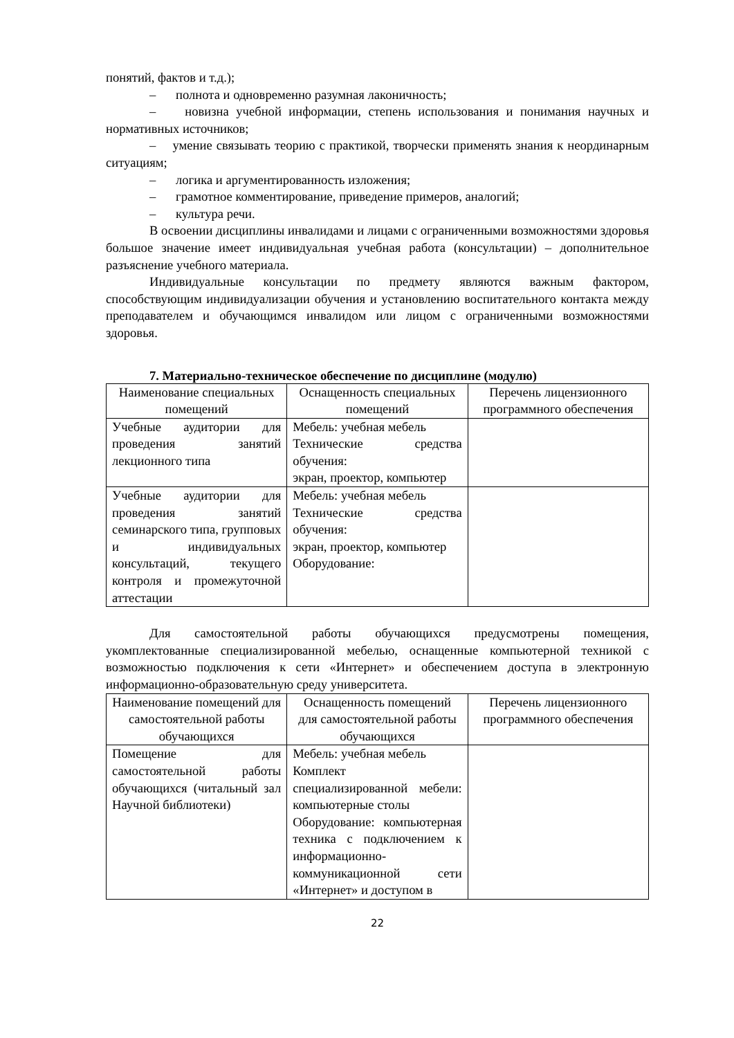понятий, фактов и т.д.);
– полнота и одновременно разумная лаконичность;
– новизна учебной информации, степень использования и понимания научных и нормативных источников;
– умение связывать теорию с практикой, творчески применять знания к неординарным ситуациям;
– логика и аргументированность изложения;
– грамотное комментирование, приведение примеров, аналогий;
– культура речи.
В освоении дисциплины инвалидами и лицами с ограниченными возможностями здоровья большое значение имеет индивидуальная учебная работа (консультации) – дополнительное разъяснение учебного материала.
Индивидуальные консультации по предмету являются важным фактором, способствующим индивидуализации обучения и установлению воспитательного контакта между преподавателем и обучающимся инвалидом или лицом с ограниченными возможностями здоровья.
7. Материально-техническое обеспечение по дисциплине (модулю)
| Наименование специальных помещений | Оснащенность специальных помещений | Перечень лицензионного программного обеспечения |
| --- | --- | --- |
| Учебные аудитории для проведения занятий лекционного типа | Мебель: учебная мебель Технические средства обучения: экран, проектор, компьютер | |
| Учебные аудитории для проведения занятий семинарского типа, групповых и индивидуальных консультаций, текущего контроля и промежуточной аттестации | Мебель: учебная мебель Технические средства обучения: экран, проектор, компьютер Оборудование: | |
Для самостоятельной работы обучающихся предусмотрены помещения, укомплектованные специализированной мебелью, оснащенные компьютерной техникой с возможностью подключения к сети «Интернет» и обеспечением доступа в электронную информационно-образовательную среду университета.
| Наименование помещений для самостоятельной работы обучающихся | Оснащенность помещений для самостоятельной работы обучающихся | Перечень лицензионного программного обеспечения |
| --- | --- | --- |
| Помещение для самостоятельной работы обучающихся (читальный зал Научной библиотеки) | Мебель: учебная мебель Комплект специализированной мебели: компьютерные столы Оборудование: компьютерная техника с подключением к информационно-коммуникационной сети «Интернет» и доступом в | |
22